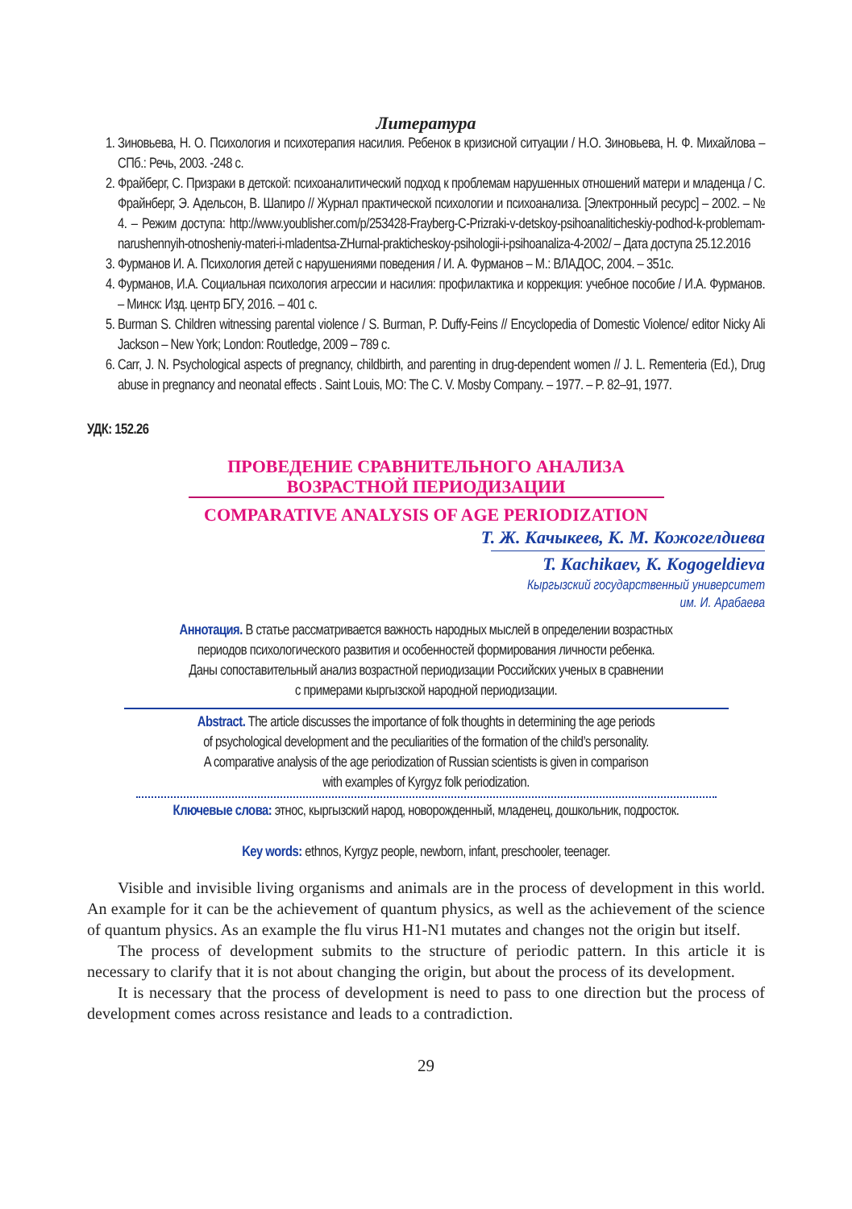Литература
1. Зиновьева, Н. О. Психология и психотерапия насилия. Ребенок в кризисной ситуации / Н.О. Зиновьева, Н. Ф. Михайлова – СПб.: Речь, 2003. -248 с.
2. Фрайберг, С. Призраки в детской: психоаналитический подход к проблемам нарушенных отношений матери и младенца / С. Фрайнберг, Э. Адельсон, В. Шапиро // Журнал практической психологии и психоанализа. [Электронный ресурс] – 2002. – № 4. – Режим доступа: http://www.youblisher.com/p/253428-Frayberg-C-Prizraki-v-detskoy-psihoanaliticheskiy-podhod-k-problemam-narushennyih-otnosheniy-materi-i-mladentsa-ZHurnal-prakticheskoy-psihologii-i-psihoanaliza-4-2002/ – Дата доступа 25.12.2016
3. Фурманов И. А. Психология детей с нарушениями поведения / И. А. Фурманов – М.: ВЛАДОС, 2004. – 351с.
4. Фурманов, И.А. Социальная психология агрессии и насилия: профилактика и коррекция: учебное пособие / И.А. Фурманов. – Минск: Изд. центр БГУ, 2016. – 401 с.
5. Burman S. Children witnessing parental violence / S. Burman, P. Duffy-Feins // Encyclopedia of Domestic Violence/ editor Nicky Ali Jackson – New York; London: Routledge, 2009 – 789 с.
6. Carr, J. N. Psychological aspects of pregnancy, childbirth, and parenting in drug-dependent women // J. L. Rementeria (Ed.), Drug abuse in pregnancy and neonatal effects . Saint Louis, MO: The C. V. Mosby Company. – 1977. – P. 82–91, 1977.
УДК: 152.26
ПРОВЕДЕНИЕ СРАВНИТЕЛЬНОГО АНАЛИЗА
ВОЗРАСТНОЙ ПЕРИОДИЗАЦИИ
COMPARATIVE ANALYSIS OF AGE PERIODIZATION
Т. Ж. Качыкеев, К. М. Кожогелдиева
T. Kachikaev, K. Kogogeldieva
Кыргызский государственный университет
им. И. Арабаева
Аннотация. В статье рассматривается важность народных мыслей в определении возрастных
периодов психологического развития и особенностей формирования личности ребенка.
Даны сопоставительный анализ возрастной периодизации Российских ученых в сравнении
с примерами кыргызской народной периодизации.
Abstract. The article discusses the importance of folk thoughts in determining the age periods
of psychological development and the peculiarities of the formation of the child’s personality.
A comparative analysis of the age periodization of Russian scientists is given in comparison
with examples of Kyrgyz folk periodization.
Ключевые слова: этнос, кыргызский народ, новорожденный, младенец, дошкольник, подросток.
Key words: ethnos, Kyrgyz people, newborn, infant, preschooler, teenager.
Visible and invisible living organisms and animals are in the process of development in this world. An example for it can be the achievement of quantum physics, as well as the achievement of the science of quantum physics. As an example the flu virus H1-N1 mutates and changes not the origin but itself.
The process of development submits to the structure of periodic pattern. In this article it is necessary to clarify that it is not about changing the origin, but about the process of its development.
It is necessary that the process of development is need to pass to one direction but the process of development comes across resistance and leads to a contradiction.
29